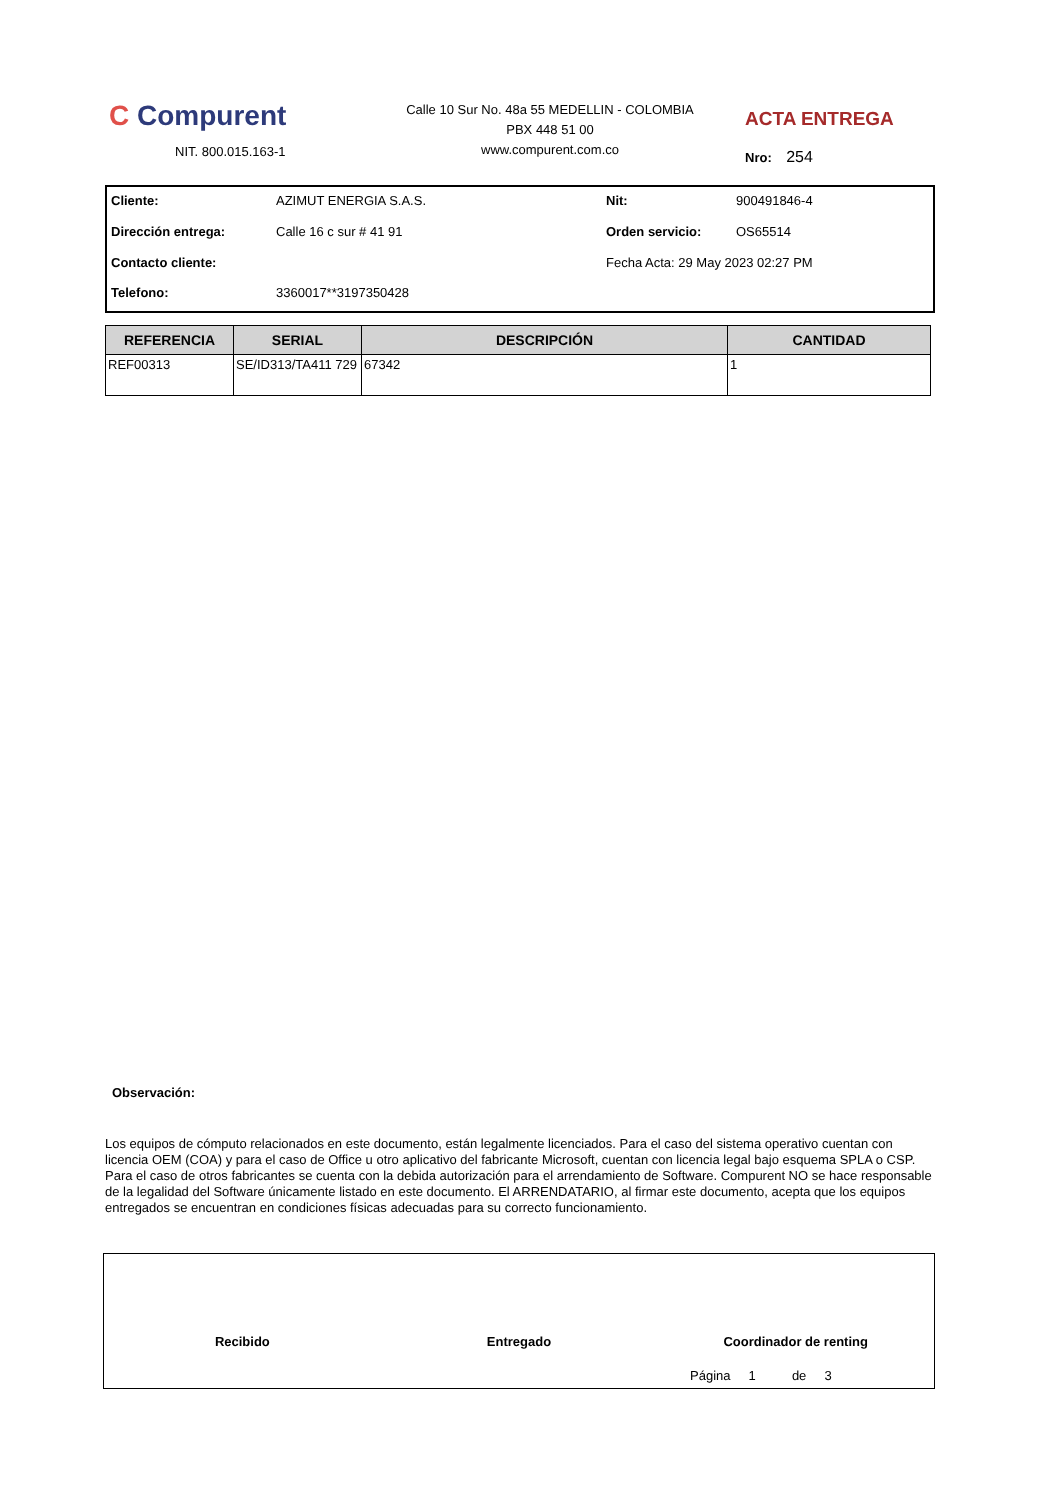C Compurent
NIT. 800.015.163-1
Calle 10 Sur No. 48a 55 MEDELLIN - COLOMBIA
PBX 448 51 00
www.compurent.com.co
ACTA ENTREGA
Nro: 254
Cliente: AZIMUT ENERGIA S.A.S. Nit: 900491846-4 Dirección entrega: Calle 16 c sur # 41 91 Orden servicio: OS65514 Contacto cliente: Fecha Acta: 29 May 2023 02:27 PM Telefono: 3360017**3197350428
| REFERENCIA | SERIAL | DESCRIPCIÓN | CANTIDAD |
| --- | --- | --- | --- |
| REF00313 | SE/ID313/TA411 729 | 67342 | 1 |
Observación:
Los equipos de cómputo relacionados en este documento, están legalmente licenciados. Para el caso del sistema operativo cuentan con licencia OEM (COA) y para el caso de Office u otro aplicativo del fabricante Microsoft, cuentan con licencia legal bajo esquema SPLA o CSP. Para el caso de otros fabricantes se cuenta con la debida autorización para el arrendamiento de Software. Compurent NO se hace responsable de la legalidad del Software únicamente listado en este documento. El ARRENDATARIO, al firmar este documento, acepta que los equipos entregados se encuentran en condiciones físicas adecuadas para su correcto funcionamiento.
Recibido Entregado Coordinador de renting
Página 1 de 3